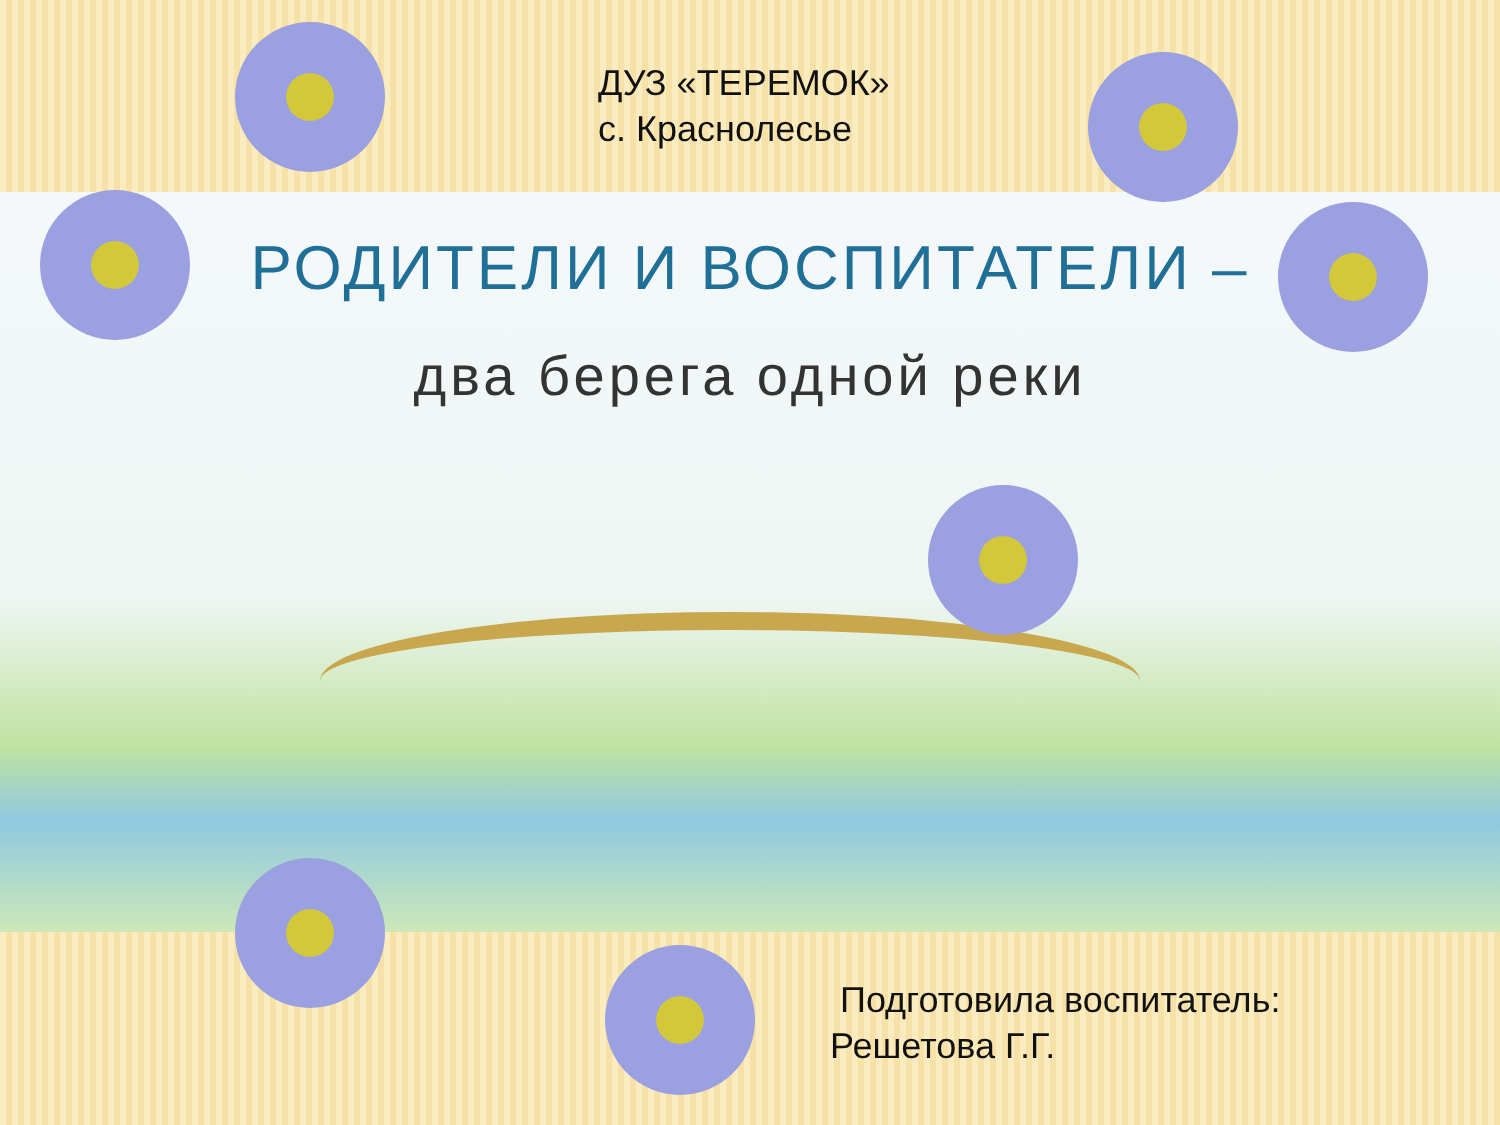ДУЗ «ТЕРЕМОК»
с. Краснолесье
РОДИТЕЛИ И ВОСПИТАТЕЛИ –
два берега одной реки
Подготовила воспитатель:
Решетова Г.Г.